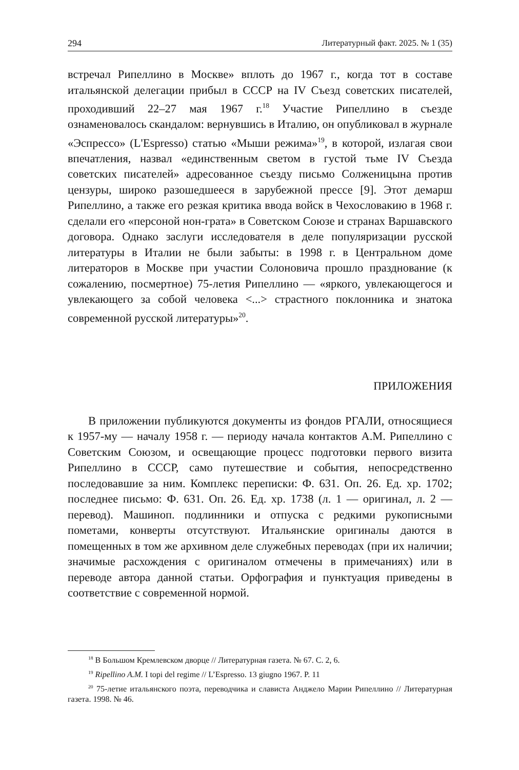294 Литературный факт. 2025. № 1 (35)
встречал Рипеллино в Москве» вплоть до 1967 г., когда тот в составе итальянской делегации прибыл в СССР на IV Съезд советских писателей, проходивший 22–27 мая 1967 г.<sup>18</sup> Участие Рипеллино в съезде ознаменовалось скандалом: вернувшись в Италию, он опубликовал в журнале «Эспрессо» (L'Espresso) статью «Мыши режима»<sup>19</sup>, в которой, излагая свои впечатления, назвал «единственным светом в густой тьме IV Съезда советских писателей» адресованное съезду письмо Солженицына против цензуры, широко разошедшееся в зарубежной прессе [9]. Этот демарш Рипеллино, а также его резкая критика ввода войск в Чехословакию в 1968 г. сделали его «персоной нон-грата» в Советском Союзе и странах Варшавского договора. Однако заслуги исследователя в деле популяризации русской литературы в Италии не были забыты: в 1998 г. в Центральном доме литераторов в Москве при участии Солоновича прошло празднование (к сожалению, посмертное) 75-летия Рипеллино — «яркого, увлекающегося и увлекающего за собой человека <...> страстного поклонника и знатока современной русской литературы»<sup>20</sup>.
ПРИЛОЖЕНИЯ
В приложении публикуются документы из фондов РГАЛИ, относящиеся к 1957-му — началу 1958 г. — периоду начала контактов А.М. Рипеллино с Советским Союзом, и освещающие процесс подготовки первого визита Рипеллино в СССР, само путешествие и события, непосредственно последовавшие за ним. Комплекс переписки: Ф. 631. Оп. 26. Ед. хр. 1702; последнее письмо: Ф. 631. Оп. 26. Ед. хр. 1738 (л. 1 — оригинал, л. 2 — перевод). Машиноп. подлинники и отпуска с редкими рукописными пометами, конверты отсутствуют. Итальянские оригиналы даются в помещенных в том же архивном деле служебных переводах (при их наличии; значимые расхождения с оригиналом отмечены в примечаниях) или в переводе автора данной статьи. Орфография и пунктуация приведены в соответствие с современной нормой.
<sup>18</sup> В Большом Кремлевском дворце // Литературная газета. № 67. С. 2, 6.
<sup>19</sup> Ripellino A.M. I topi del regime // L’Espresso. 13 giugno 1967. P. 11
<sup>20</sup> 75-летие итальянского поэта, переводчика и слависта Анджело Марии Рипеллино // Литературная газета. 1998. № 46.